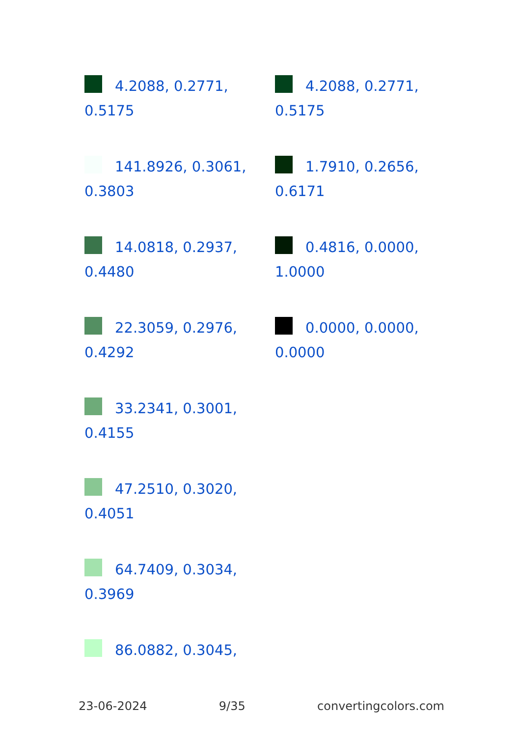4.2088, 0.2771,
0.5175
141.8926, 0.3061,
0.3803
14.0818, 0.2937,
0.4480
22.3059, 0.2976,
0.4292
33.2341, 0.3001,
0.4155
47.2510, 0.3020,
0.4051
64.7409, 0.3034,
0.3969
86.0882, 0.3045,
4.2088, 0.2771,
0.5175
1.7910, 0.2656,
0.6171
0.4816, 0.0000,
1.0000
0.0000, 0.0000,
0.0000
23-06-2024 9/35 convertingcolors.com